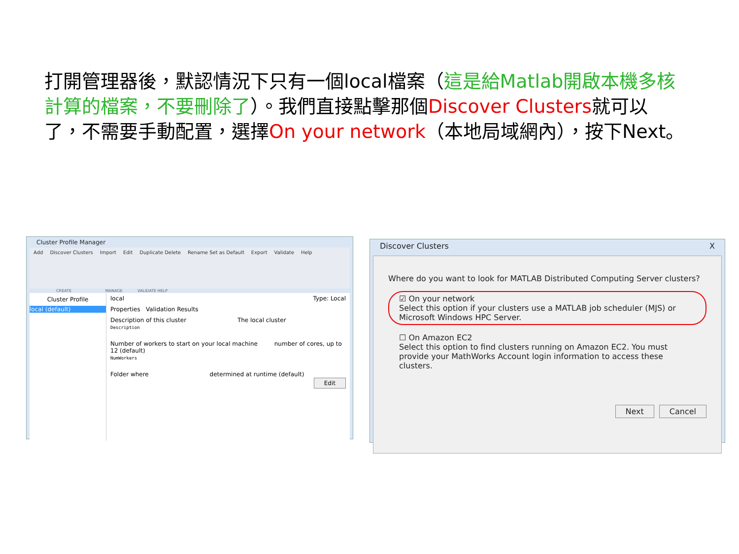打開管理器後，默認情況下只有一個local檔案（這是給Matlab開啟本機多核計算的檔案，不要刪除了）。我們直接點擊那個Discover Clusters就可以了，不需要手動配置，選擇On your network（本地局域網內），按下Next。
Cluster Profile Manager
Add Discover Clusters Import Edit Duplicate Delete Rename Set as Default Export Validate Help
CREATE MANAGE VALIDATE HELP
Cluster Profile
local (default)
local Type: Local
Properties Validation Results
Description of this cluster The local cluster
Description
Number of workers to start on your local machine number of cores, up to 12 (default)
NumWorkers
Folder where determined at runtime (default)
Edit
Discover Clusters X
Where do you want to look for MATLAB Distributed Computing Server clusters?
☑ On your network
Select this option if your clusters use a MATLAB job scheduler (MJS) or Microsoft Windows HPC Server.
☐ On Amazon EC2
Select this option to find clusters running on Amazon EC2. You must provide your MathWorks Account login information to access these clusters.
Next Cancel